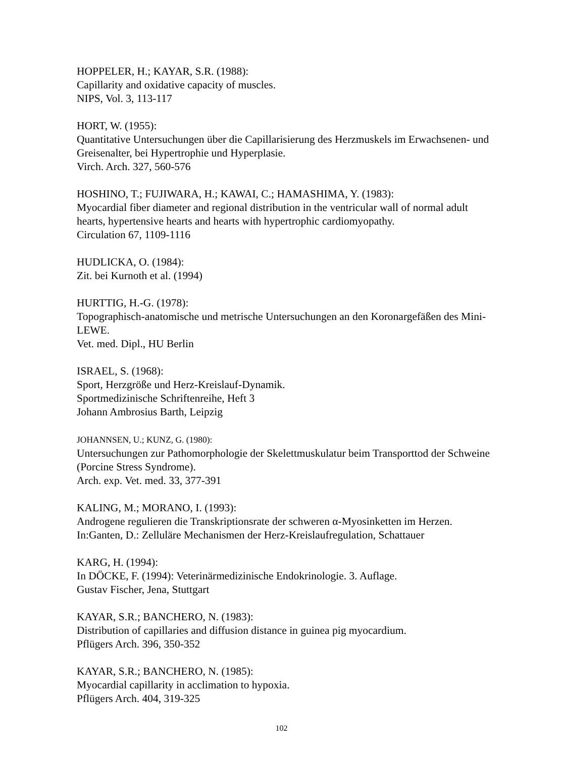HOPPELER, H.; KAYAR, S.R. (1988):
Capillarity and oxidative capacity of muscles.
NIPS, Vol. 3, 113-117
HORT, W. (1955):
Quantitative Untersuchungen über die Capillarisierung des Herzmuskels im Erwachsenen- und Greisenalter, bei Hypertrophie und Hyperplasie.
Virch. Arch. 327, 560-576
HOSHINO, T.; FUJIWARA, H.; KAWAI, C.; HAMASHIMA, Y. (1983):
Myocardial fiber diameter and regional distribution in the ventricular wall of normal adult hearts, hypertensive hearts and hearts with hypertrophic cardiomyopathy.
Circulation 67, 1109-1116
HUDLICKA, O. (1984):
Zit. bei Kurnoth et al. (1994)
HURTTIG, H.-G. (1978):
Topographisch-anatomische und metrische Untersuchungen an den Koronargefäßen des Mini-LEWE.
Vet. med. Dipl., HU Berlin
ISRAEL, S. (1968):
Sport, Herzgröße und Herz-Kreislauf-Dynamik.
Sportmedizinische Schriftenreihe, Heft 3
Johann Ambrosius Barth, Leipzig
JOHANNSEN, U.; KUNZ, G. (1980):
Untersuchungen zur Pathomorphologie der Skelettmuskulatur beim Transporttod der Schweine (Porcine Stress Syndrome).
Arch. exp. Vet. med. 33, 377-391
KALING, M.; MORANO, I. (1993):
Androgene regulieren die Transkriptionsrate der schweren α-Myosinketten im Herzen.
In:Ganten, D.: Zelluläre Mechanismen der Herz-Kreislaufregulation, Schattauer
KARG, H. (1994):
In DÖCKE, F. (1994): Veterinärmedizinische Endokrinologie. 3. Auflage.
Gustav Fischer, Jena, Stuttgart
KAYAR, S.R.; BANCHERO, N. (1983):
Distribution of capillaries and diffusion distance in guinea pig myocardium.
Pflügers Arch. 396, 350-352
KAYAR, S.R.; BANCHERO, N. (1985):
Myocardial capillarity in acclimation to hypoxia.
Pflügers Arch. 404, 319-325
102